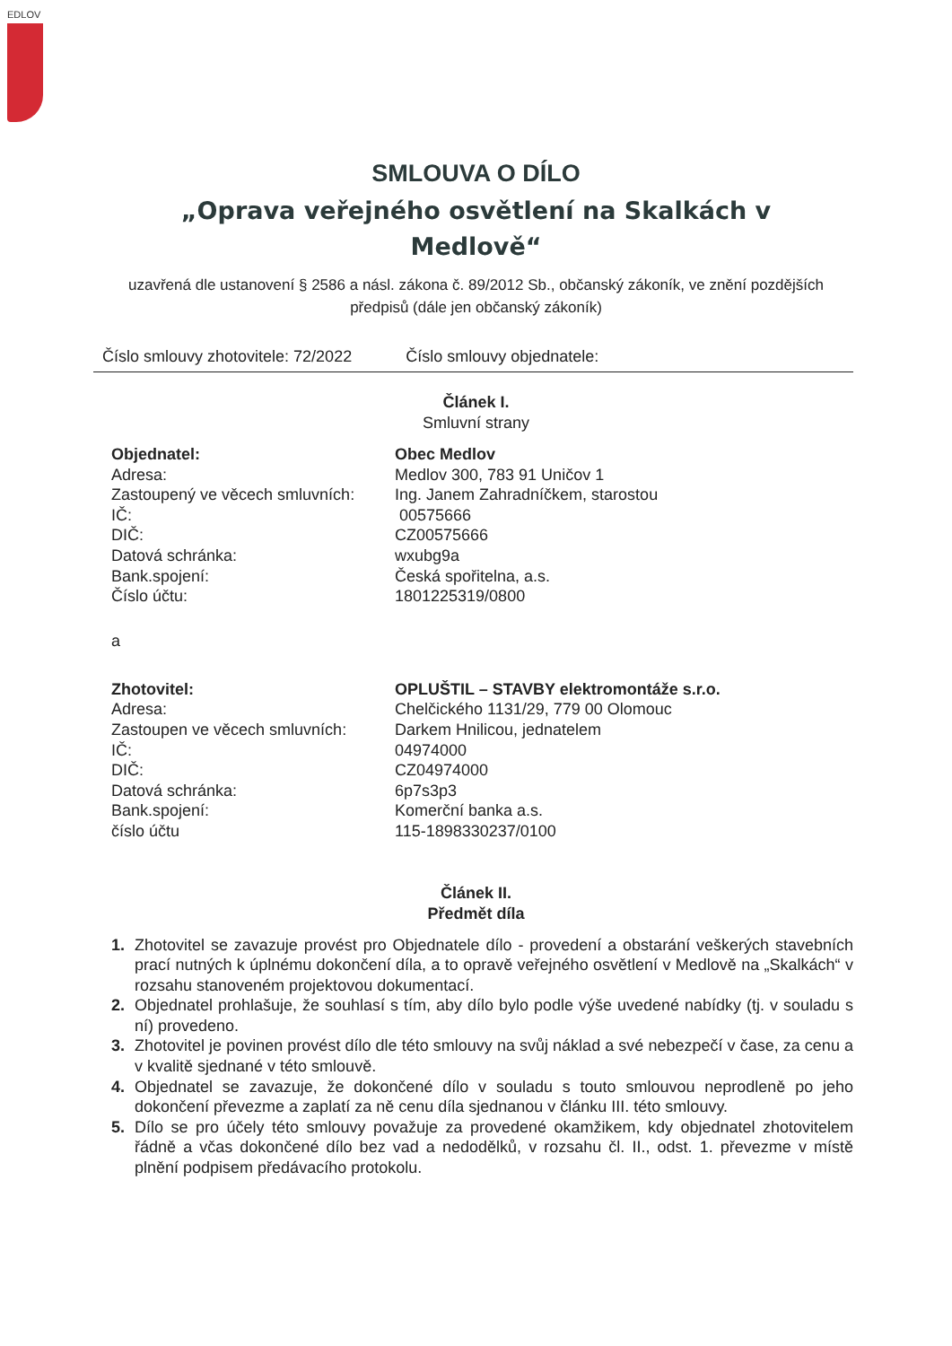EDLOV
SMLOUVA O DÍLO
„Oprava veřejného osvětlení na Skalkách v Medlově“
uzavřená dle ustanovení § 2586 a násl. zákona č. 89/2012 Sb., občanský zákoník, ve znění pozdějších předpisů (dále jen občanský zákoník)
Číslo smlouvy zhotovitele: 72/2022 Číslo smlouvy objednatele:
Článek I.
Smluvní strany
Objednatel: Obec Medlov
Adresa:
Medlov 300, 783 91 Uničov 1
Zastoupený ve věcech smluvních:
Ing. Janem Zahradníčkem, starostou
IČ:
00575666
DIČ:
CZ00575666
Datová schránka:
wxubg9a
Bank.spojení:
Česká spořitelna, a.s.
Číslo účtu:
1801225319/0800
a
Zhotovitel: OPLUŠTIL – STAVBY elektromontáže s.r.o.
Adresa:
Chelčického 1131/29, 779 00 Olomouc
Zastoupen ve věcech smluvních:
Darkem Hnilicou, jednatelem
IČ:
04974000
DIČ:
CZ04974000
Datová schránka:
6p7s3p3
Bank.spojení:
Komerční banka a.s.
číslo účtu
115-1898330237/0100
Článek II.
Předmět díla
1. Zhotovitel se zavazuje provést pro Objednatele dílo - provedení a obstarání veškerých stavebních prací nutných k úplnému dokončení díla, a to opravě veřejného osvětlení v Medlově na „Skalkách“ v rozsahu stanoveném projektovou dokumentací.
2. Objednatel prohlašuje, že souhlasí s tím, aby dílo bylo podle výše uvedené nabídky (tj. v souladu s ní) provedeno.
3. Zhotovitel je povinen provést dílo dle této smlouvy na svůj náklad a své nebezpečí v čase, za cenu a v kvalitě sjednané v této smlouvě.
4. Objednatel se zavazuje, že dokončené dílo v souladu s touto smlouvou neprodleně po jeho dokončení převezme a zaplatí za ně cenu díla sjednanou v článku III. této smlouvy.
5. Dílo se pro účely této smlouvy považuje za provedené okamžikem, kdy objednatel zhotovitelem řádně a včas dokončené dílo bez vad a nedodělků, v rozsahu čl. II., odst. 1. převezme v místě plnění podpisem předávacího protokolu.